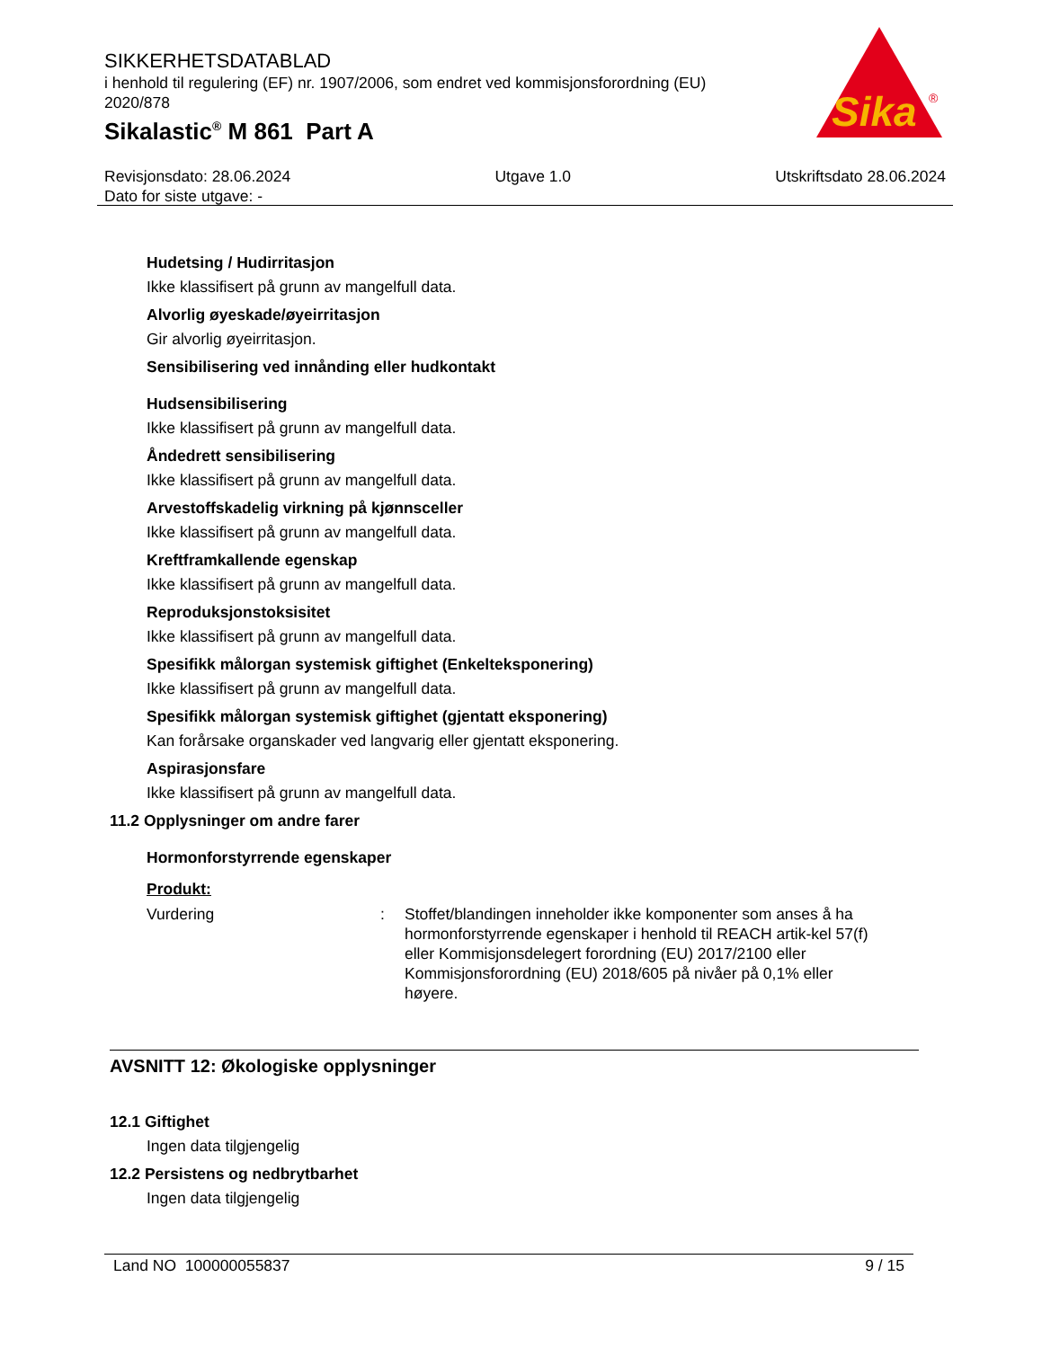SIKKERHETSDATABLAD
i henhold til regulering (EF) nr. 1907/2006, som endret ved kommisjonsforordning (EU) 2020/878
Sikalastic<sup>®</sup> M 861 Part A
Sika
®
Revisjonsdato: 28.06.2024
Dato for siste utgave: -
Utgave 1.0 Utskriftsdato 28.06.2024
Hudetsing / Hudirritasjon
Ikke klassifisert på grunn av mangelfull data.
Alvorlig øyeskade/øyeirritasjon
Gir alvorlig øyeirritasjon.
Sensibilisering ved innånding eller hudkontakt
Hudsensibilisering
Ikke klassifisert på grunn av mangelfull data.
Åndedrett sensibilisering
Ikke klassifisert på grunn av mangelfull data.
Arvestoffskadelig virkning på kjønnsceller
Ikke klassifisert på grunn av mangelfull data.
Kreftframkallende egenskap
Ikke klassifisert på grunn av mangelfull data.
Reproduksjonstoksisitet
Ikke klassifisert på grunn av mangelfull data.
Spesifikk målorgan systemisk giftighet (Enkelteksponering)
Ikke klassifisert på grunn av mangelfull data.
Spesifikk målorgan systemisk giftighet (gjentatt eksponering)
Kan forårsake organskader ved langvarig eller gjentatt eksponering.
Aspirasjonsfare
Ikke klassifisert på grunn av mangelfull data.
11.2 Opplysninger om andre farer
Hormonforstyrrende egenskaper
Produkt:
Vurdering : Stoffet/blandingen inneholder ikke komponenter som anses å ha hormonforstyrrende egenskaper i henhold til REACH artik-kel 57(f) eller Kommisjonsdelegert forordning (EU) 2017/2100 eller Kommisjonsforordning (EU) 2018/605 på nivåer på 0,1% eller høyere.
AVSNITT 12: Økologiske opplysninger
12.1 Giftighet
Ingen data tilgjengelig
12.2 Persistens og nedbrytbarhet
Ingen data tilgjengelig
Land NO 100000055837 9 / 15